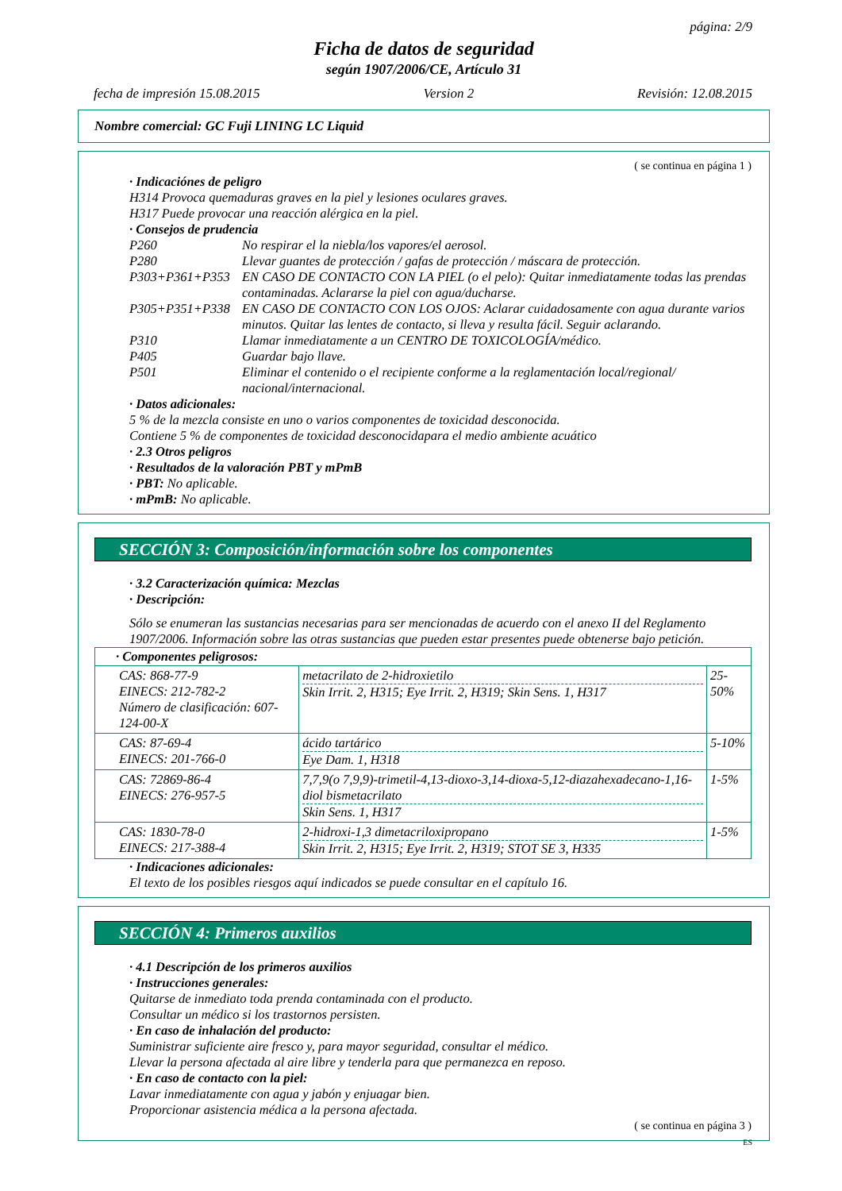página: 2/9
Ficha de datos de seguridad
según 1907/2006/CE, Artículo 31
fecha de impresión 15.08.2015 Version 2 Revisión: 12.08.2015
Nombre comercial: GC Fuji LINING LC Liquid
( se continua en página 1 )
· Indicaciónes de peligro
H314 Provoca quemaduras graves en la piel y lesiones oculares graves.
H317 Puede provocar una reacción alérgica en la piel.
· Consejos de prudencia
P260 No respirar el la niebla/los vapores/el aerosol.
P280 Llevar guantes de protección / gafas de protección / máscara de protección.
P303+P361+P353 EN CASO DE CONTACTO CON LA PIEL (o el pelo): Quitar inmediatamente todas las prendas contaminadas. Aclararse la piel con agua/ducharse.
P305+P351+P338 EN CASO DE CONTACTO CON LOS OJOS: Aclarar cuidadosamente con agua durante varios minutos. Quitar las lentes de contacto, si lleva y resulta fácil. Seguir aclarando.
P310 Llamar inmediatamente a un CENTRO DE TOXICOLOGÍA/médico.
P405 Guardar bajo llave.
P501 Eliminar el contenido o el recipiente conforme a la reglamentación local/regional/ nacional/internacional.
· Datos adicionales:
5 % de la mezcla consiste en uno o varios componentes de toxicidad desconocida.
Contiene 5 % de componentes de toxicidad desconocidapara el medio ambiente acuático
· 2.3 Otros peligros
· Resultados de la valoración PBT y mPmB
· PBT: No aplicable.
· mPmB: No aplicable.
SECCIÓN 3: Composición/información sobre los componentes
· 3.2 Caracterización química: Mezclas
· Descripción:
Sólo se enumeran las sustancias necesarias para ser mencionadas de acuerdo con el anexo II del Reglamento 1907/2006. Información sobre las otras sustancias que pueden estar presentes puede obtenerse bajo petición.
| · Componentes peligrosos: | | |
| --- | --- | --- |
| CAS: 868-77-9 EINECS: 212-782-2 Número de clasificación: 607-124-00-X | metacrilato de 2-hidroxietilo Skin Irrit. 2, H315; Eye Irrit. 2, H319; Skin Sens. 1, H317 | 25-50% |
| CAS: 87-69-4 EINECS: 201-766-0 | ácido tartárico Eye Dam. 1, H318 | 5-10% |
| CAS: 72869-86-4 EINECS: 276-957-5 | 7,7,9(o 7,9,9)-trimetil-4,13-dioxo-3,14-dioxa-5,12-diazahexadecano-1,16-diol bismetacrilato Skin Sens. 1, H317 | 1-5% |
| CAS: 1830-78-0 EINECS: 217-388-4 | 2-hidroxi-1,3 dimetacriloxipropano Skin Irrit. 2, H315; Eye Irrit. 2, H319; STOT SE 3, H335 | 1-5% |
· Indicaciones adicionales:
El texto de los posibles riesgos aquí indicados se puede consultar en el capítulo 16.
SECCIÓN 4: Primeros auxilios
· 4.1 Descripción de los primeros auxilios
· Instrucciones generales:
Quitarse de inmediato toda prenda contaminada con el producto.
Consultar un médico si los trastornos persisten.
· En caso de inhalación del producto:
Suministrar suficiente aire fresco y, para mayor seguridad, consultar el médico.
Llevar la persona afectada al aire libre y tenderla para que permanezca en reposo.
· En caso de contacto con la piel:
Lavar inmediatamente con agua y jabón y enjuagar bien.
Proporcionar asistencia médica a la persona afectada.
( se continua en página 3 )
ES